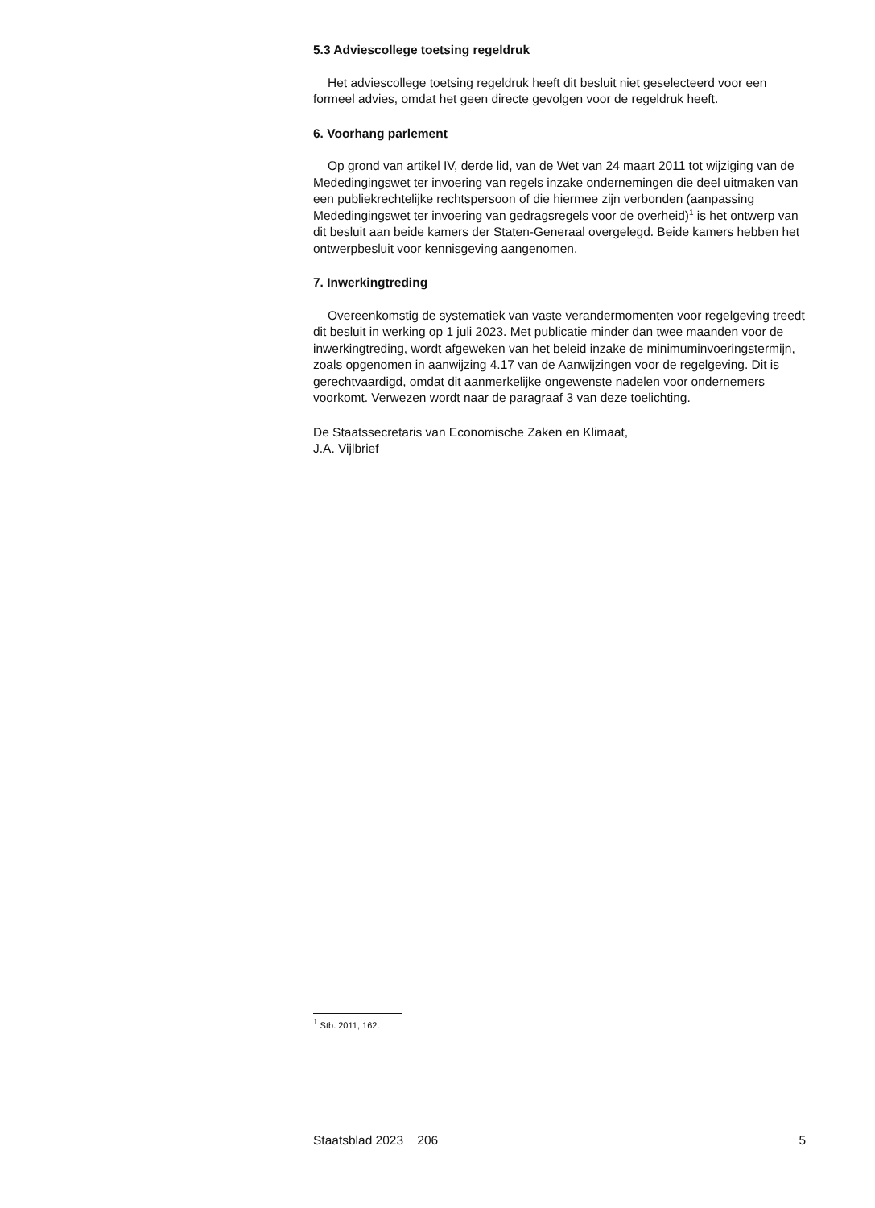5.3 Adviescollege toetsing regeldruk
Het adviescollege toetsing regeldruk heeft dit besluit niet geselecteerd voor een formeel advies, omdat het geen directe gevolgen voor de regeldruk heeft.
6. Voorhang parlement
Op grond van artikel IV, derde lid, van de Wet van 24 maart 2011 tot wijziging van de Mededingingswet ter invoering van regels inzake ondernemingen die deel uitmaken van een publiekrechtelijke rechts­persoon of die hiermee zijn verbonden (aanpassing Mededingingswet ter invoering van gedragsregels voor de overheid)<sup>1</sup> is het ontwerp van dit besluit aan beide kamers der Staten-Generaal overgelegd. Beide kamers hebben het ontwerpbesluit voor kennisgeving aangenomen.
7. Inwerkingtreding
Overeenkomstig de systematiek van vaste verandermomenten voor regelgeving treedt dit besluit in werking op 1 juli 2023. Met publicatie minder dan twee maanden voor de inwerkingtreding, wordt afgeweken van het beleid inzake de minimuminvoeringstermijn, zoals opgenomen in aanwijzing 4.17 van de Aanwijzingen voor de regelgeving. Dit is gerecht­vaardigd, omdat dit aanmerkelijke ongewenste nadelen voor onder­nemers voorkomt. Verwezen wordt naar de paragraaf 3 van deze toelichting.
De Staatssecretaris van Economische Zaken en Klimaat,
J.A. Vijlbrief
<sup>1</sup> Stb. 2011, 162.
Staatsblad 2023 206 5